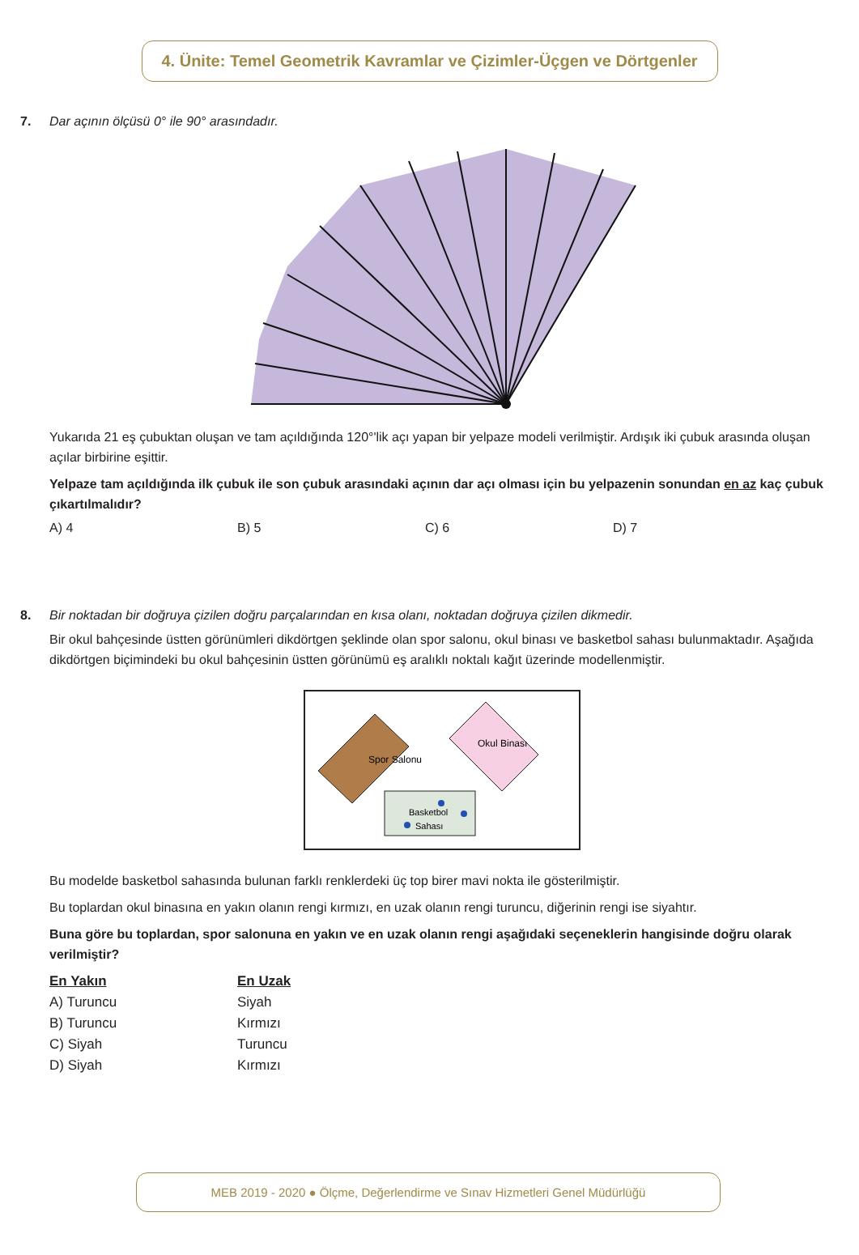4. Ünite: Temel Geometrik Kavramlar ve Çizimler-Üçgen ve Dörtgenler
7. Dar açının ölçüsü 0° ile 90° arasındadır.
Yukarıda 21 eş çubuktan oluşan ve tam açıldığında 120°'lik açı yapan bir yelpaze modeli verilmiştir. Ardışık iki çubuk arasında oluşan açılar birbirine eşittir.
Yelpaze tam açıldığında ilk çubuk ile son çubuk arasındaki açının dar açı olması için bu yelpazenin sonundan en az kaç çubuk çıkartılmalıdır?
A) 4 B) 5 C) 6 D) 7
8. Bir noktadan bir doğruya çizilen doğru parçalarından en kısa olanı, noktadan doğruya çizilen dikmedir.
Bir okul bahçesinde üstten görünümleri dikdörtgen şeklinde olan spor salonu, okul binası ve basketbol sahası bulunmaktadır. Aşağıda dikdörtgen biçimindeki bu okul bahçesinin üstten görünümü eş aralıklı noktalı kağıt üzerinde modellenmiştir.
Spor Salonu
Okul Binası
Basketbol
Sahası
Bu modelde basketbol sahasında bulunan farklı renklerdeki üç top birer mavi nokta ile gösterilmiştir.
Bu toplardan okul binasına en yakın olanın rengi kırmızı, en uzak olanın rengi turuncu, diğerinin rengi ise siyahtır.
Buna göre bu toplardan, spor salonuna en yakın ve en uzak olanın rengi aşağıdaki seçeneklerin hangisinde doğru olarak verilmiştir?
| En Yakın | En Uzak |
| --- | --- |
| A) Turuncu | Siyah |
| B) Turuncu | Kırmızı |
| C) Siyah | Turuncu |
| D) Siyah | Kırmızı |
MEB 2019 - 2020 ● Ölçme, Değerlendirme ve Sınav Hizmetleri Genel Müdürlüğü